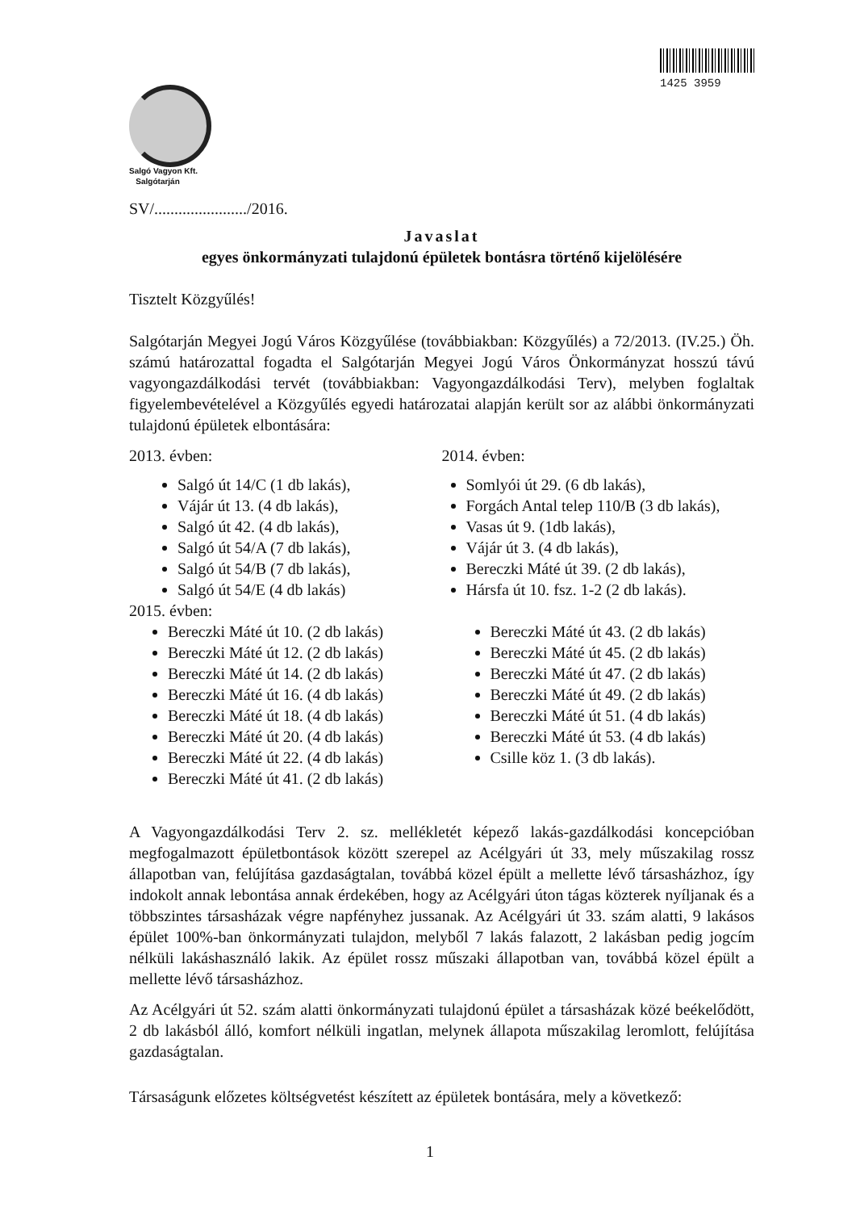1425 3959
Salgó Vagyon Kft.
Salgótarján
SV/......................./2016.
Javaslat
egyes önkormányzati tulajdonú épületek bontásra történő kijelölésére
Tisztelt Közgyűlés!
Salgótarján Megyei Jogú Város Közgyűlése (továbbiakban: Közgyűlés) a 72/2013. (IV.25.) Öh. számú határozattal fogadta el Salgótarján Megyei Jogú Város Önkormányzat hosszú távú vagyongazdálkodási tervét (továbbiakban: Vagyongazdálkodási Terv), melyben foglaltak figyelembevételével a Közgyűlés egyedi határozatai alapján került sor az alábbi önkormányzati tulajdonú épületek elbontására:
2013. évben:
Salgó út 14/C (1 db lakás),
Vájár út 13. (4 db lakás),
Salgó út 42. (4 db lakás),
Salgó út 54/A (7 db lakás),
Salgó út 54/B (7 db lakás),
Salgó út 54/E (4 db lakás)
2014. évben:
Somlyói út 29. (6 db lakás),
Forgách Antal telep 110/B (3 db lakás),
Vasas út 9. (1db lakás),
Vájár út 3. (4 db lakás),
Bereczki Máté út 39. (2 db lakás),
Hársfa út 10. fsz. 1-2 (2 db lakás).
2015. évben:
Bereczki Máté út 10. (2 db lakás)
Bereczki Máté út 12. (2 db lakás)
Bereczki Máté út 14. (2 db lakás)
Bereczki Máté út 16. (4 db lakás)
Bereczki Máté út 18. (4 db lakás)
Bereczki Máté út 20. (4 db lakás)
Bereczki Máté út 22. (4 db lakás)
Bereczki Máté út 41. (2 db lakás)
Bereczki Máté út 43. (2 db lakás)
Bereczki Máté út 45. (2 db lakás)
Bereczki Máté út 47. (2 db lakás)
Bereczki Máté út 49. (2 db lakás)
Bereczki Máté út 51. (4 db lakás)
Bereczki Máté út 53. (4 db lakás)
Csille köz 1. (3 db lakás).
A Vagyongazdálkodási Terv 2. sz. mellékletét képező lakás-gazdálkodási koncepcióban megfogalmazott épületbontások között szerepel az Acélgyári út 33, mely műszakilag rossz állapotban van, felújítása gazdaságtalan, továbbá közel épült a mellette lévő társasházhoz, így indokolt annak lebontása annak érdekében, hogy az Acélgyári úton tágas közterek nyíljanak és a többszintes társasházak végre napfényhez jussanak. Az Acélgyári út 33. szám alatti, 9 lakásos épület 100%-ban önkormányzati tulajdon, melyből 7 lakás falazott, 2 lakásban pedig jogcím nélküli lakáshasználó lakik. Az épület rossz műszaki állapotban van, továbbá közel épült a mellette lévő társasházhoz.
Az Acélgyári út 52. szám alatti önkormányzati tulajdonú épület a társasházak közé beékelődött, 2 db lakásból álló, komfort nélküli ingatlan, melynek állapota műszakilag leromlott, felújítása gazdaságtalan.
Társaságunk előzetes költségvetést készített az épületek bontására, mely a következő:
1